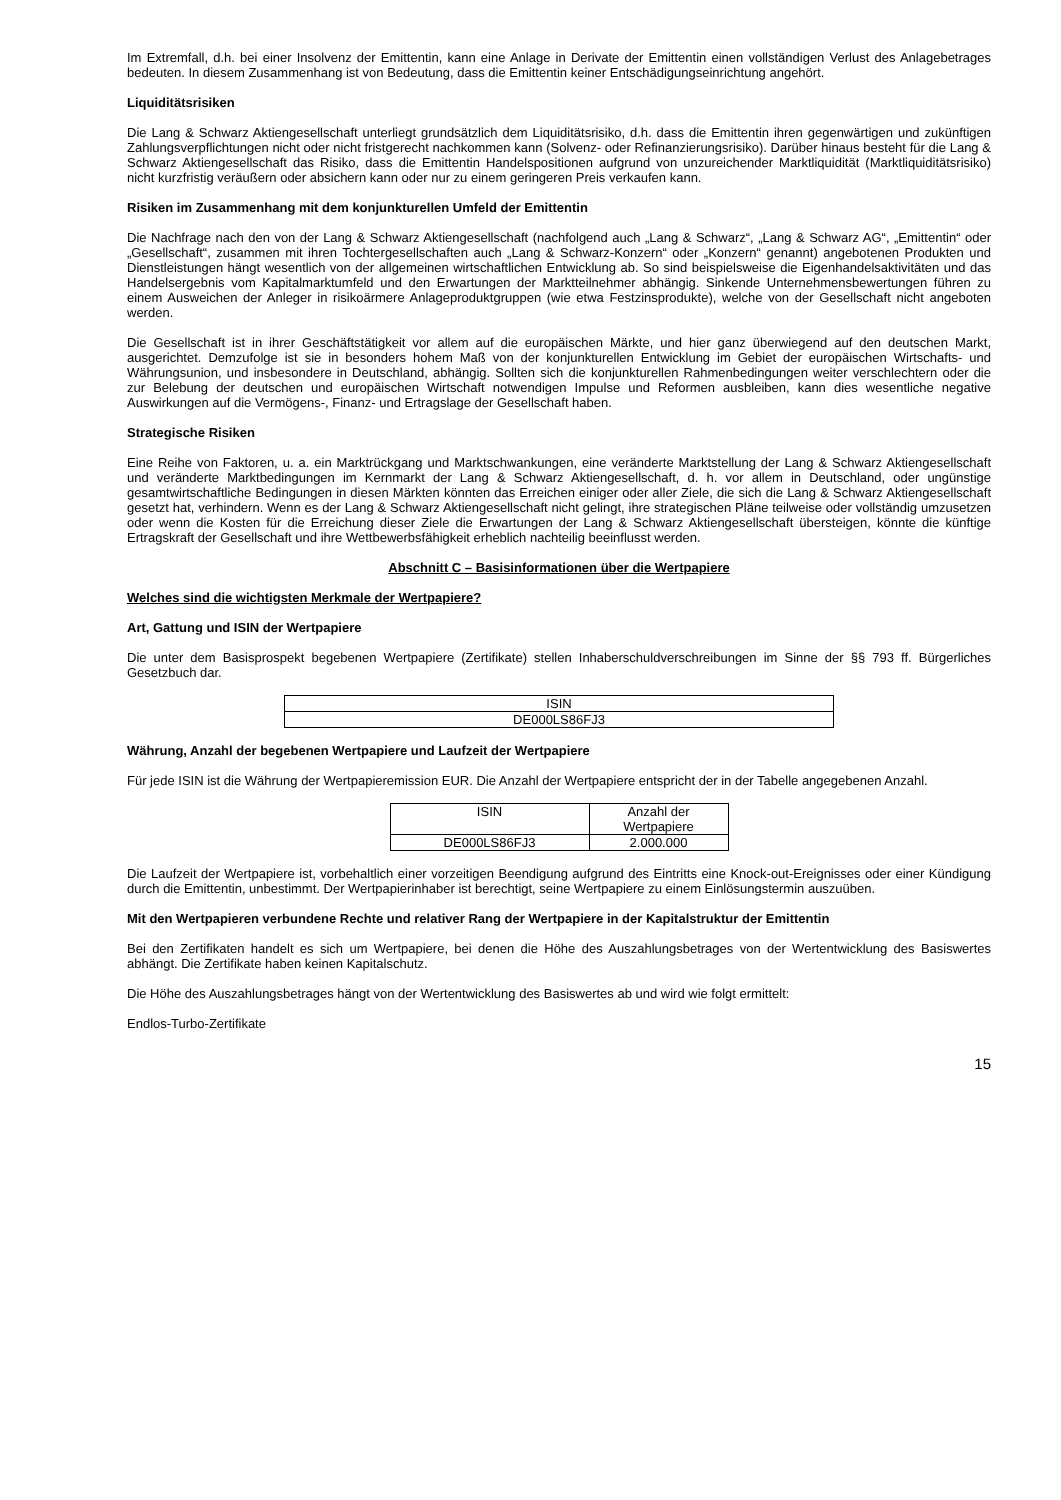Im Extremfall, d.h. bei einer Insolvenz der Emittentin, kann eine Anlage in Derivate der Emittentin einen vollständigen Verlust des Anlagebetrages bedeuten. In diesem Zusammenhang ist von Bedeutung, dass die Emittentin keiner Entschädigungseinrichtung angehört.
Liquiditätsrisiken
Die Lang & Schwarz Aktiengesellschaft unterliegt grundsätzlich dem Liquiditätsrisiko, d.h. dass die Emittentin ihren gegenwärtigen und zukünftigen Zahlungsverpflichtungen nicht oder nicht fristgerecht nachkommen kann (Solvenz- oder Refinanzierungsrisiko). Darüber hinaus besteht für die Lang & Schwarz Aktiengesellschaft das Risiko, dass die Emittentin Handelspositionen aufgrund von unzureichender Marktliquidität (Marktliquiditätsrisiko) nicht kurzfristig veräußern oder absichern kann oder nur zu einem geringeren Preis verkaufen kann.
Risiken im Zusammenhang mit dem konjunkturellen Umfeld der Emittentin
Die Nachfrage nach den von der Lang & Schwarz Aktiengesellschaft (nachfolgend auch „Lang & Schwarz“, „Lang & Schwarz AG“, „Emittentin“ oder „Gesellschaft“, zusammen mit ihren Tochtergesellschaften auch „Lang & Schwarz-Konzern“ oder „Konzern“ genannt) angebotenen Produkten und Dienstleistungen hängt wesentlich von der allgemeinen wirtschaftlichen Entwicklung ab. So sind beispielsweise die Eigenhandelsaktivitäten und das Handelsergebnis vom Kapitalmarktumfeld und den Erwartungen der Marktteilnehmer abhängig. Sinkende Unternehmensbewertungen führen zu einem Ausweichen der Anleger in risikoärmere Anlageproduktgruppen (wie etwa Festzinsprodukte), welche von der Gesellschaft nicht angeboten werden.
Die Gesellschaft ist in ihrer Geschäftstätigkeit vor allem auf die europäischen Märkte, und hier ganz überwiegend auf den deutschen Markt, ausgerichtet. Demzufolge ist sie in besonders hohem Maß von der konjunkturellen Entwicklung im Gebiet der europäischen Wirtschafts- und Währungsunion, und insbesondere in Deutschland, abhängig. Sollten sich die konjunkturellen Rahmenbedingungen weiter verschlechtern oder die zur Belebung der deutschen und europäischen Wirtschaft notwendigen Impulse und Reformen ausbleiben, kann dies wesentliche negative Auswirkungen auf die Vermögens-, Finanz- und Ertragslage der Gesellschaft haben.
Strategische Risiken
Eine Reihe von Faktoren, u. a. ein Marktrückgang und Marktschwankungen, eine veränderte Marktstellung der Lang & Schwarz Aktiengesellschaft und veränderte Marktbedingungen im Kernmarkt der Lang & Schwarz Aktiengesellschaft, d. h. vor allem in Deutschland, oder ungünstige gesamtwirtschaftliche Bedingungen in diesen Märkten könnten das Erreichen einiger oder aller Ziele, die sich die Lang & Schwarz Aktiengesellschaft gesetzt hat, verhindern. Wenn es der Lang & Schwarz Aktiengesellschaft nicht gelingt, ihre strategischen Pläne teilweise oder vollständig umzusetzen oder wenn die Kosten für die Erreichung dieser Ziele die Erwartungen der Lang & Schwarz Aktiengesellschaft übersteigen, könnte die künftige Ertragskraft der Gesellschaft und ihre Wettbewerbsfähigkeit erheblich nachteilig beeinflusst werden.
Abschnitt C – Basisinformationen über die Wertpapiere
Welches sind die wichtigsten Merkmale der Wertpapiere?
Art, Gattung und ISIN der Wertpapiere
Die unter dem Basisprospekt begebenen Wertpapiere (Zertifikate) stellen Inhaberschuldverschreibungen im Sinne der §§ 793 ff. Bürgerliches Gesetzbuch dar.
| ISIN |
| DE000LS86FJ3 |
Währung, Anzahl der begebenen Wertpapiere und Laufzeit der Wertpapiere
Für jede ISIN ist die Währung der Wertpapieremission EUR. Die Anzahl der Wertpapiere entspricht der in der Tabelle angegebenen Anzahl.
| ISIN | Anzahl der Wertpapiere |
| DE000LS86FJ3 | 2.000.000 |
Die Laufzeit der Wertpapiere ist, vorbehaltlich einer vorzeitigen Beendigung aufgrund des Eintritts eine Knock-out-Ereignisses oder einer Kündigung durch die Emittentin, unbestimmt. Der Wertpapierinhaber ist berechtigt, seine Wertpapiere zu einem Einlösungstermin auszuüben.
Mit den Wertpapieren verbundene Rechte und relativer Rang der Wertpapiere in der Kapitalstruktur der Emittentin
Bei den Zertifikaten handelt es sich um Wertpapiere, bei denen die Höhe des Auszahlungsbetrages von der Wertentwicklung des Basiswertes abhängt. Die Zertifikate haben keinen Kapitalschutz.
Die Höhe des Auszahlungsbetrages hängt von der Wertentwicklung des Basiswertes ab und wird wie folgt ermittelt:
Endlos-Turbo-Zertifikate
15